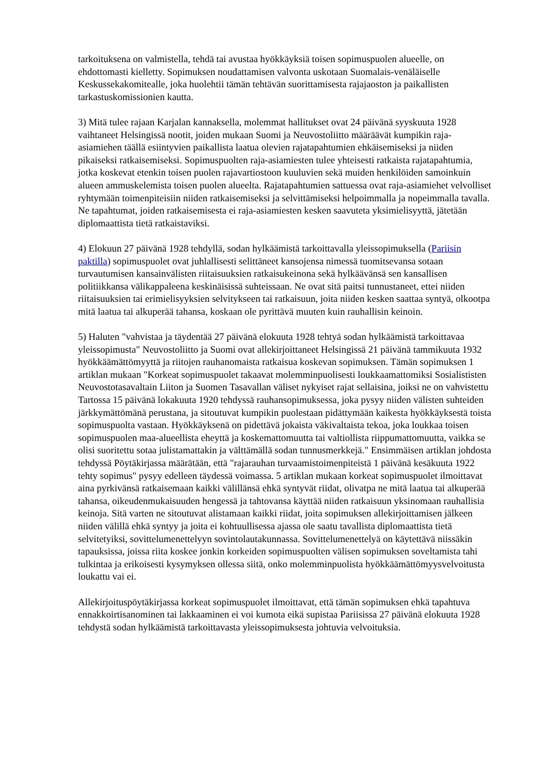tarkoituksena on valmistella, tehdä tai avustaa hyökkäyksiä toisen sopimuspuolen alueelle, on ehdottomasti kielletty. Sopimuksen noudattamisen valvonta uskotaan Suomalais-venäläiselle Keskussekakomitealle, joka huolehtii tämän tehtävän suorittamisesta rajajaoston ja paikallisten tarkastuskomissionien kautta.
3) Mitä tulee rajaan Karjalan kannaksella, molemmat hallitukset ovat 24 päivänä syyskuuta 1928 vaihtaneet Helsingissä nootit, joiden mukaan Suomi ja Neuvostoliitto määräävät kumpikin raja-asiamiehen täällä esiintyvien paikallista laatua olevien rajatapahtumien ehkäisemiseksi ja niiden pikaiseksi ratkaisemiseksi. Sopimuspuolten raja-asiamiesten tulee yhteisesti ratkaista rajatapahtumia, jotka koskevat etenkin toisen puolen rajavartiostoon kuuluvien sekä muiden henkilöiden samoinkuin alueen ammuskelemista toisen puolen alueelta. Rajatapahtumien sattuessa ovat raja-asiamiehet velvolliset ryhtymään toimenpiteisiin niiden ratkaisemiseksi ja selvittämiseksi helpoimmalla ja nopeimmalla tavalla. Ne tapahtumat, joiden ratkaisemisesta ei raja-asiamiesten kesken saavuteta yksimielisyyttä, jätetään diplomaattista tietä ratkaistaviksi.
4) Elokuun 27 päivänä 1928 tehdyllä, sodan hylkäämistä tarkoittavalla yleissopimuksella (Pariisin paktilla) sopimuspuolet ovat juhlallisesti selittäneet kansojensa nimessä tuomitsevansa sotaan turvautumisen kansainvälisten riitaisuuksien ratkaisukeinona sekä hylkäävänsä sen kansallisen politiikkansa välikappaleena keskinäisissä suhteissaan. Ne ovat sitä paitsi tunnustaneet, ettei niiden riitaisuuksien tai erimielisyyksien selvitykseen tai ratkaisuun, joita niiden kesken saattaa syntyä, olkootpa mitä laatua tai alkuperää tahansa, koskaan ole pyrittävä muuten kuin rauhallisin keinoin.
5) Haluten "vahvistaa ja täydentää 27 päivänä elokuuta 1928 tehtyä sodan hylkäämistä tarkoittavaa yleissopimusta" Neuvostoliitto ja Suomi ovat allekirjoittaneet Helsingissä 21 päivänä tammikuuta 1932 hyökkäämättömyyttä ja riitojen rauhanomaista ratkaisua koskevan sopimuksen. Tämän sopimuksen 1 artiklan mukaan "Korkeat sopimuspuolet takaavat molemminpuolisesti loukkaamattomiksi Sosialististen Neuvostotasavaltain Liiton ja Suomen Tasavallan väliset nykyiset rajat sellaisina, joiksi ne on vahvistettu Tartossa 15 päivänä lokakuuta 1920 tehdyssä rauhansopimuksessa, joka pysyy niiden välisten suhteiden järkkymättömänä perustana, ja sitoutuvat kumpikin puolestaan pidättymään kaikesta hyökkäyksestä toista sopimuspuolta vastaan. Hyökkäyksenä on pidettävä jokaista väkivaltaista tekoa, joka loukkaa toisen sopimuspuolen maa-alueellista eheyttä ja koskemattomuutta tai valtiollista riippumattomuutta, vaikka se olisi suoritettu sotaa julistamattakin ja välttämällä sodan tunnusmerkkejä." Ensimmäisen artiklan johdosta tehdyssä Pöytäkirjassa määrätään, että "rajarauhan turvaamistoimenpiteistä 1 päivänä kesäkuuta 1922 tehty sopimus" pysyy edelleen täydessä voimassa. 5 artiklan mukaan korkeat sopimuspuolet ilmoittavat aina pyrkivänsä ratkaisemaan kaikki välillänsä ehkä syntyvät riidat, olivatpa ne mitä laatua tai alkuperää tahansa, oikeudenmukaisuuden hengessä ja tahtovansa käyttää niiden ratkaisuun yksinomaan rauhallisia keinoja. Sitä varten ne sitoutuvat alistamaan kaikki riidat, joita sopimuksen allekirjoittamisen jälkeen niiden välillä ehkä syntyy ja joita ei kohtuullisessa ajassa ole saatu tavallista diplomaattista tietä selvitetyiksi, sovittelumenettelyyn sovintolautakunnassa. Sovittelumenettelyä on käytettävä niissäkin tapauksissa, joissa riita koskee jonkin korkeiden sopimuspuolten välisen sopimuksen soveltamista tahi tulkintaa ja erikoisesti kysymyksen ollessa siitä, onko molemminpuolista hyökkäämättömyysvelvoitusta loukattu vai ei.
Allekirjoituspöytäkirjassa korkeat sopimuspuolet ilmoittavat, että tämän sopimuksen ehkä tapahtuva ennakkoirtisanominen tai lakkaaminen ei voi kumota eikä supistaa Pariisissa 27 päivänä elokuuta 1928 tehdystä sodan hylkäämistä tarkoittavasta yleissopimuksesta johtuvia velvoituksia.